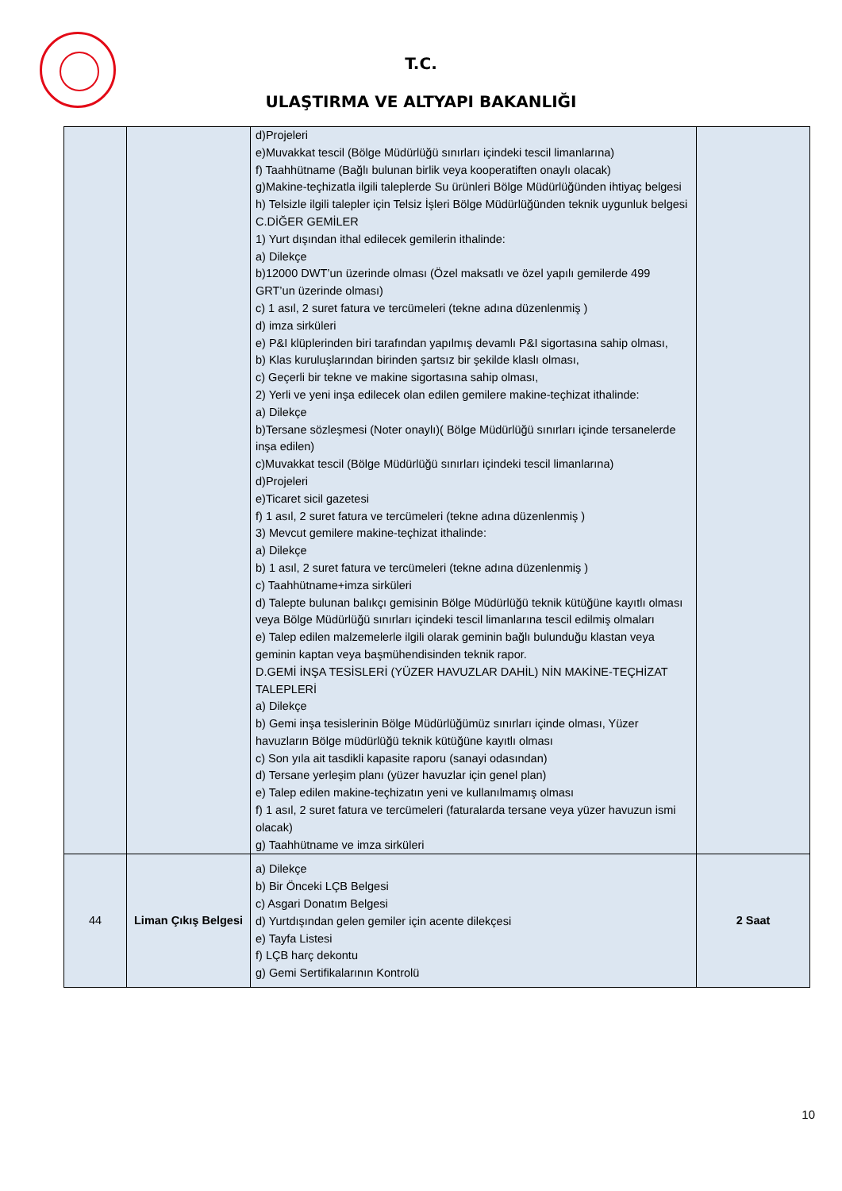T.C.
ULAŞTIRMA VE ALTYAPI BAKANLIĞI
| | | d)Projeleri e)Muvakkat tescil (Bölge Müdürlüğü sınırları içindeki tescil limanlarına) f) Taahhütname (Bağlı bulunan birlik veya kooperatiften onaylı olacak) g)Makine-teçhizatla ilgili taleplerde Su ürünleri Bölge Müdürlüğünden ihtiyaç belgesi h) Telsizle ilgili talepler için Telsiz İşleri Bölge Müdürlüğünden teknik uygunluk belgesi C.DİĞER GEMİLER 1) Yurt dışından ithal edilecek gemilerin ithalinde: a) Dilekçe b)12000 DWT’un üzerinde olması (Özel maksatlı ve özel yapılı gemilerde 499 GRT’un üzerinde olması) c) 1 asıl, 2 suret fatura ve tercümeleri (tekne adına düzenlenmiş ) d) imza sirküleri e) P&I klüplerinden biri tarafından yapılmış devamlı P&I sigortasına sahip olması, b) Klas kuruluşlarından birinden şartsız bir şekilde klaslı olması, c) Geçerli bir tekne ve makine sigortasına sahip olması, 2) Yerli ve yeni inşa edilecek olan edilen gemilere makine-teçhizat ithalinde: a) Dilekçe b)Tersane sözleşmesi (Noter onaylı)( Bölge Müdürlüğü sınırları içinde tersanelerde inşa edilen) c)Muvakkat tescil (Bölge Müdürlüğü sınırları içindeki tescil limanlarına) d)Projeleri e)Ticaret sicil gazetesi f) 1 asıl, 2 suret fatura ve tercümeleri (tekne adına düzenlenmiş ) 3) Mevcut gemilere makine-teçhizat ithalinde: a) Dilekçe b) 1 asıl, 2 suret fatura ve tercümeleri (tekne adına düzenlenmiş ) c) Taahhütname+imza sirküleri d) Talepte bulunan balıkçı gemisinin Bölge Müdürlüğü teknik kütüğüne kayıtlı olması veya Bölge Müdürlüğü sınırları içindeki tescil limanlarına tescil edilmiş olmaları e) Talep edilen malzemelerle ilgili olarak geminin bağlı bulunduğu klastan veya geminin kaptan veya başmühendisinden teknik rapor. D.GEMİ İNŞA TESİSLERİ (YÜZER HAVUZLAR DAHİL) NİN MAKİNE-TEÇHİZAT TALEPLERİ a) Dilekçe b) Gemi inşa tesislerinin Bölge Müdürlüğümüz sınırları içinde olması, Yüzer havuzların Bölge müdürlüğü teknik kütüğüne kayıtlı olması c) Son yıla ait tasdikli kapasite raporu (sanayi odasından) d) Tersane yerleşim planı (yüzer havuzlar için genel plan) e) Talep edilen makine-teçhizatın yeni ve kullanılmamış olması f) 1 asıl, 2 suret fatura ve tercümeleri (faturalarda tersane veya yüzer havuzun ismi olacak) g) Taahhütname ve imza sirküleri | |
| 44 | Liman Çıkış Belgesi | a) Dilekçe b) Bir Önceki LÇB Belgesi c) Asgari Donatım Belgesi d) Yurtdışından gelen gemiler için acente dilekçesi e) Tayfa Listesi f) LÇB harç dekontu g) Gemi Sertifikalarının Kontrolü | 2 Saat |
10